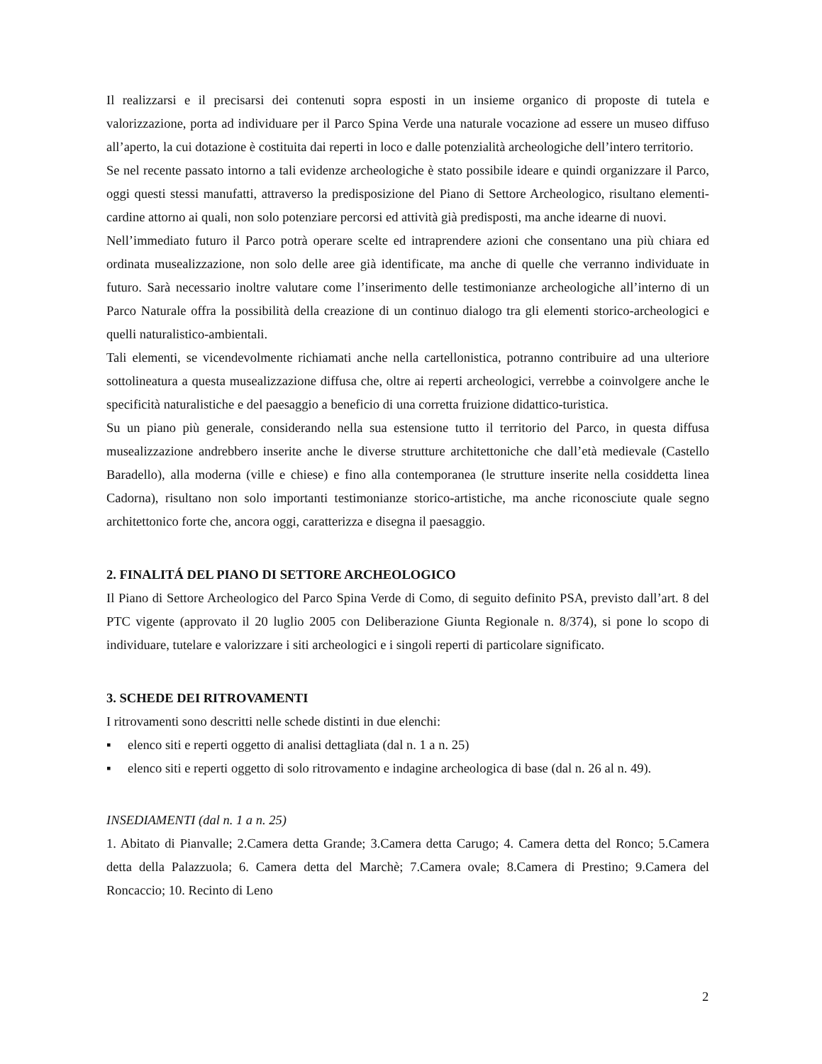Il realizzarsi e il precisarsi dei contenuti sopra esposti in un insieme organico di proposte di tutela e valorizzazione, porta ad individuare per il Parco Spina Verde una naturale vocazione ad essere un museo diffuso all’aperto, la cui dotazione è costituita dai reperti in loco e dalle potenzialità archeologiche dell’intero territorio.
Se nel recente passato intorno a tali evidenze archeologiche è stato possibile ideare e quindi organizzare il Parco, oggi questi stessi manufatti, attraverso la predisposizione del Piano di Settore Archeologico, risultano elementi-cardine attorno ai quali, non solo potenziare percorsi ed attività già predisposti, ma anche idearne di nuovi.
Nell’immediato futuro il Parco potrà operare scelte ed intraprendere azioni che consentano una più chiara ed ordinata musealizzazione, non solo delle aree già identificate, ma anche di quelle che verranno individuate in futuro. Sarà necessario inoltre valutare come l’inserimento delle testimonianze archeologiche all’interno di un Parco Naturale offra la possibilità della creazione di un continuo dialogo tra gli elementi storico-archeologici e quelli naturalistico-ambientali.
Tali elementi, se vicendevolmente richiamati anche nella cartellonistica, potranno contribuire ad una ulteriore sottolineatura a questa musealizzazione diffusa che, oltre ai reperti archeologici, verrebbe a coinvolgere anche le specificità naturalistiche e del paesaggio a beneficio di una corretta fruizione didattico-turistica.
Su un piano più generale, considerando nella sua estensione tutto il territorio del Parco, in questa diffusa musealizzazione andrebbero inserite anche le diverse strutture architettoniche che dall’età medievale (Castello Baradello), alla moderna (ville e chiese) e fino alla contemporanea (le strutture inserite nella cosiddetta linea Cadorna), risultano non solo importanti testimonianze storico-artistiche, ma anche riconosciute quale segno architettonico forte che, ancora oggi, caratterizza e disegna il paesaggio.
2. FINALITÁ DEL PIANO DI SETTORE ARCHEOLOGICO
Il Piano di Settore Archeologico del Parco Spina Verde di Como, di seguito definito PSA, previsto dall’art. 8 del PTC vigente (approvato il 20 luglio 2005 con Deliberazione Giunta Regionale n. 8/374), si pone lo scopo di individuare, tutelare e valorizzare i siti archeologici e i singoli reperti di particolare significato.
3. SCHEDE DEI RITROVAMENTI
I ritrovamenti sono descritti nelle schede distinti in due elenchi:
▪ elenco siti e reperti oggetto di analisi dettagliata (dal n. 1 a n. 25)
▪ elenco siti e reperti oggetto di solo ritrovamento e indagine archeologica di base (dal n. 26 al n. 49).
INSEDIAMENTI (dal n. 1 a n. 25)
1. Abitato di Pianvalle; 2.Camera detta Grande; 3.Camera detta Carugo; 4. Camera detta del Ronco; 5.Camera detta della Palazzuola; 6. Camera detta del Marchè; 7.Camera ovale; 8.Camera di Prestino; 9.Camera del Roncaccio; 10. Recinto di Leno
2